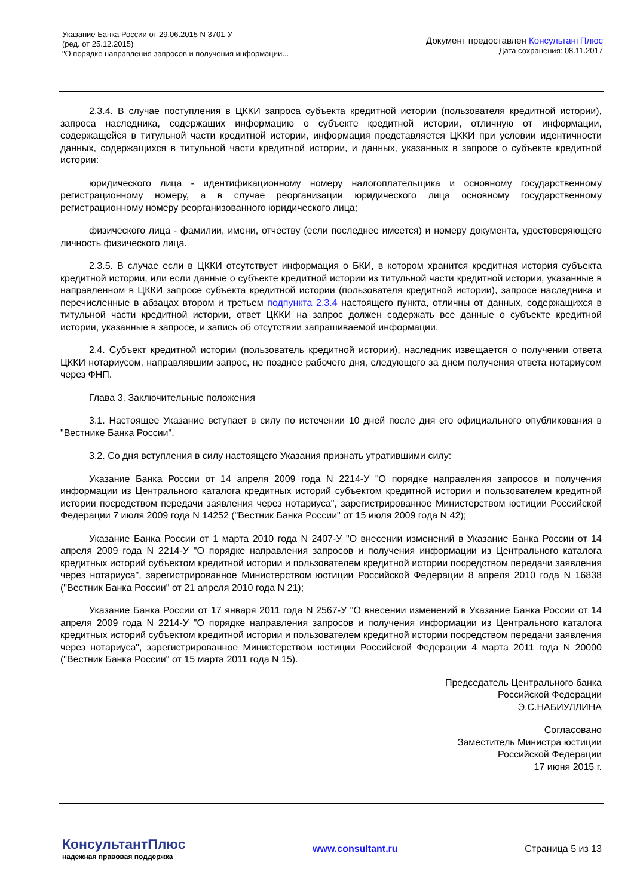Указание Банка России от 29.06.2015 N 3701-У
(ред. от 25.12.2015)
"О порядке направления запросов и получения информации...
Документ предоставлен КонсультантПлюс
Дата сохранения: 08.11.2017
2.3.4. В случае поступления в ЦККИ запроса субъекта кредитной истории (пользователя кредитной истории), запроса наследника, содержащих информацию о субъекте кредитной истории, отличную от информации, содержащейся в титульной части кредитной истории, информация представляется ЦККИ при условии идентичности данных, содержащихся в титульной части кредитной истории, и данных, указанных в запросе о субъекте кредитной истории:
юридического лица - идентификационному номеру налогоплательщика и основному государственному регистрационному номеру, а в случае реорганизации юридического лица основному государственному регистрационному номеру реорганизованного юридического лица;
физического лица - фамилии, имени, отчеству (если последнее имеется) и номеру документа, удостоверяющего личность физического лица.
2.3.5. В случае если в ЦККИ отсутствует информация о БКИ, в котором хранится кредитная история субъекта кредитной истории, или если данные о субъекте кредитной истории из титульной части кредитной истории, указанные в направленном в ЦККИ запросе субъекта кредитной истории (пользователя кредитной истории), запросе наследника и перечисленные в абзацах втором и третьем подпункта 2.3.4 настоящего пункта, отличны от данных, содержащихся в титульной части кредитной истории, ответ ЦККИ на запрос должен содержать все данные о субъекте кредитной истории, указанные в запросе, и запись об отсутствии запрашиваемой информации.
2.4. Субъект кредитной истории (пользователь кредитной истории), наследник извещается о получении ответа ЦККИ нотариусом, направлявшим запрос, не позднее рабочего дня, следующего за днем получения ответа нотариусом через ФНП.
Глава 3. Заключительные положения
3.1. Настоящее Указание вступает в силу по истечении 10 дней после дня его официального опубликования в "Вестнике Банка России".
3.2. Со дня вступления в силу настоящего Указания признать утратившими силу:
Указание Банка России от 14 апреля 2009 года N 2214-У "О порядке направления запросов и получения информации из Центрального каталога кредитных историй субъектом кредитной истории и пользователем кредитной истории посредством передачи заявления через нотариуса", зарегистрированное Министерством юстиции Российской Федерации 7 июля 2009 года N 14252 ("Вестник Банка России" от 15 июля 2009 года N 42);
Указание Банка России от 1 марта 2010 года N 2407-У "О внесении изменений в Указание Банка России от 14 апреля 2009 года N 2214-У "О порядке направления запросов и получения информации из Центрального каталога кредитных историй субъектом кредитной истории и пользователем кредитной истории посредством передачи заявления через нотариуса", зарегистрированное Министерством юстиции Российской Федерации 8 апреля 2010 года N 16838 ("Вестник Банка России" от 21 апреля 2010 года N 21);
Указание Банка России от 17 января 2011 года N 2567-У "О внесении изменений в Указание Банка России от 14 апреля 2009 года N 2214-У "О порядке направления запросов и получения информации из Центрального каталога кредитных историй субъектом кредитной истории и пользователем кредитной истории посредством передачи заявления через нотариуса", зарегистрированное Министерством юстиции Российской Федерации 4 марта 2011 года N 20000 ("Вестник Банка России" от 15 марта 2011 года N 15).
Председатель Центрального банка
Российской Федерации
Э.С.НАБИУЛЛИНА
Согласовано
Заместитель Министра юстиции
Российской Федерации
17 июня 2015 г.
КонсультантПлюс
надежная правовая поддержка
www.consultant.ru Страница 5 из 13